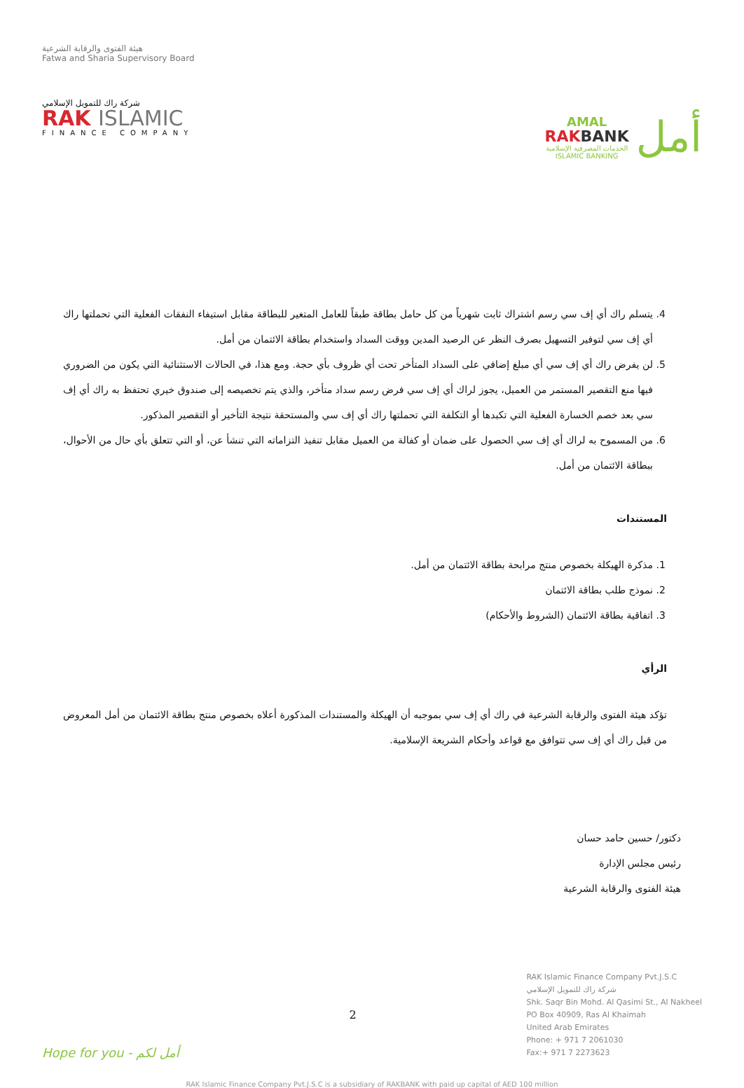هيئة الفتوى والرقابة الشرعية
Fatwa and Sharia Supervisory Board
شركة راك للتمويل الإسلامي
RAK ISLAMIC
FINANCE COMPANY
AMAL
RAKBANK
الخدمات المصرفية الإسلامية
ISLAMIC BANKING
أمل
4. يتسلم راك أي إف سي رسم اشتراك ثابت شهرياً من كل حامل بطاقة طبقاً للعامل المتغير للبطاقة مقابل استيفاء النفقات الفعلية التي تحملتها راك أي إف سي لتوفير التسهيل بصرف النظر عن الرصيد المدين ووقت السداد واستخدام بطاقة الائتمان من أمل.
5. لن يفرض راك أي إف سي أي مبلغ إضافي على السداد المتأخر تحت أي ظروف بأي حجة. ومع هذا، في الحالات الاستثنائية التي يكون من الضروري فيها منع التقصير المستمر من العميل، يجوز لراك أي إف سي فرض رسم سداد متأخر، والذي يتم تخصيصه إلى صندوق خيري تحتفظ به راك أي إف سي بعد خصم الخسارة الفعلية التي تكبدها أو التكلفة التي تحملتها راك أي إف سي والمستحقة نتيجة التأخير أو التقصير المذكور.
6. من المسموح به لراك أي إف سي الحصول على ضمان أو كفالة من العميل مقابل تنفيذ التزاماته التي تنشأ عن، أو التي تتعلق بأي حال من الأحوال، ببطاقة الائتمان من أمل.
المستندات
1. مذكرة الهيكلة بخصوص منتج مرابحة بطاقة الائتمان من أمل.
2. نموذج طلب بطاقة الائتمان
3. اتفاقية بطاقة الائتمان (الشروط والأحكام)
الرأي
تؤكد هيئة الفتوى والرقابة الشرعية في راك أي إف سي بموجبه أن الهيكلة والمستندات المذكورة أعلاه بخصوص منتج بطاقة الائتمان من أمل المعروض من قبل راك أي إف سي تتوافق مع قواعد وأحكام الشريعة الإسلامية.
دكتور/ حسين حامد حسان
رئيس مجلس الإدارة
هيئة الفتوى والرقابة الشرعية
Hope for you - أمل لكم 2
RAK Islamic Finance Company Pvt.J.S.C
شركة راك للتمويل الإسلامي
Shk. Saqr Bin Mohd. Al Qasimi St., Al Nakheel
PO Box 40909, Ras Al Khaimah
United Arab Emirates
Phone: + 971 7 2061030
Fax:+ 971 7 2273623
RAK Islamic Finance Company Pvt.J.S.C is a subsidiary of RAKBANK with paid up capital of AED 100 million